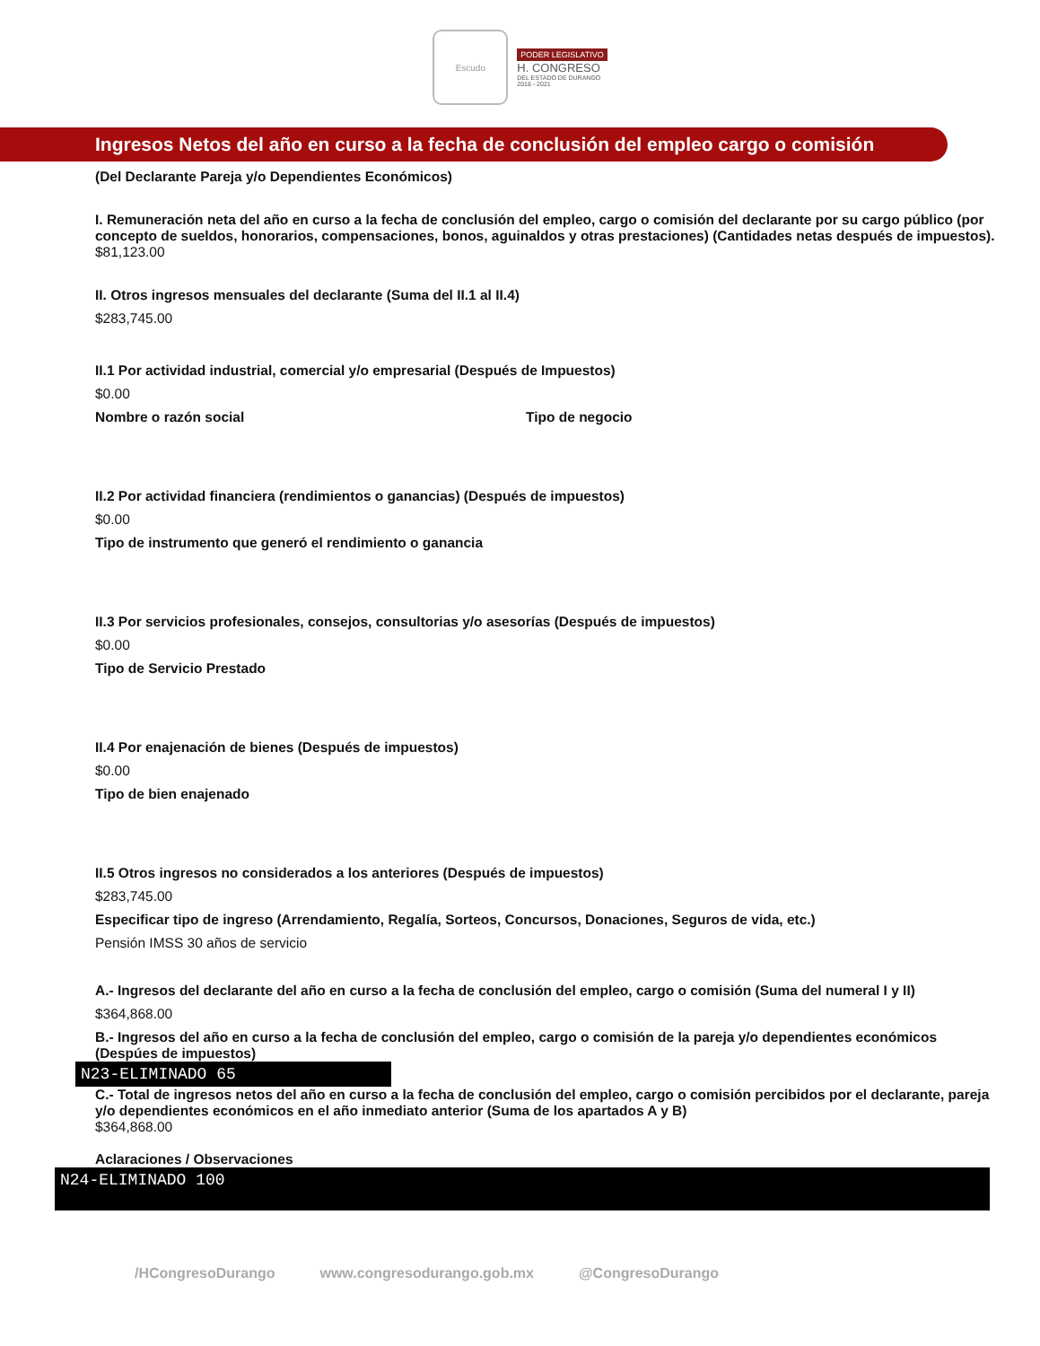Escudo
PODER LEGISLATIVO
H. CONGRESO
DEL ESTADO DE DURANGO
2018 - 2021
Ingresos Netos del año en curso a la fecha de conclusión del empleo cargo o comisión
(Del Declarante Pareja y/o Dependientes Económicos)
I. Remuneración neta del año en curso a la fecha de conclusión del empleo, cargo o comisión del declarante por su cargo público (por concepto de sueldos, honorarios, compensaciones, bonos, aguinaldos y otras prestaciones) (Cantidades netas después de impuestos).
$81,123.00
II. Otros ingresos mensuales del declarante (Suma del II.1 al II.4)
$283,745.00
II.1 Por actividad industrial, comercial y/o empresarial (Después de Impuestos)
$0.00
Nombre o razón social Tipo de negocio
II.2 Por actividad financiera (rendimientos o ganancias) (Después de impuestos)
$0.00
Tipo de instrumento que generó el rendimiento o ganancia
II.3 Por servicios profesionales, consejos, consultorias y/o asesorías (Después de impuestos)
$0.00
Tipo de Servicio Prestado
II.4 Por enajenación de bienes (Después de impuestos)
$0.00
Tipo de bien enajenado
II.5 Otros ingresos no considerados a los anteriores (Después de impuestos)
$283,745.00
Especificar tipo de ingreso (Arrendamiento, Regalía, Sorteos, Concursos, Donaciones, Seguros de vida, etc.)
Pensión IMSS 30 años de servicio
A.- Ingresos del declarante del año en curso a la fecha de conclusión del empleo, cargo o comisión (Suma del numeral I y II)
$364,868.00
B.- Ingresos del año en curso a la fecha de conclusión del empleo, cargo o comisión de la pareja y/o dependientes económicos (Despúes de impuestos)
N23-ELIMINADO 65
C.- Total de ingresos netos del año en curso a la fecha de conclusión del empleo, cargo o comisión percibidos por el declarante, pareja y/o dependientes económicos en el año inmediato anterior (Suma de los apartados A y B)
$364,868.00
Aclaraciones / Observaciones
N24-ELIMINADO 100
/HCongresoDurango www.congresodurango.gob.mx @CongresoDurango